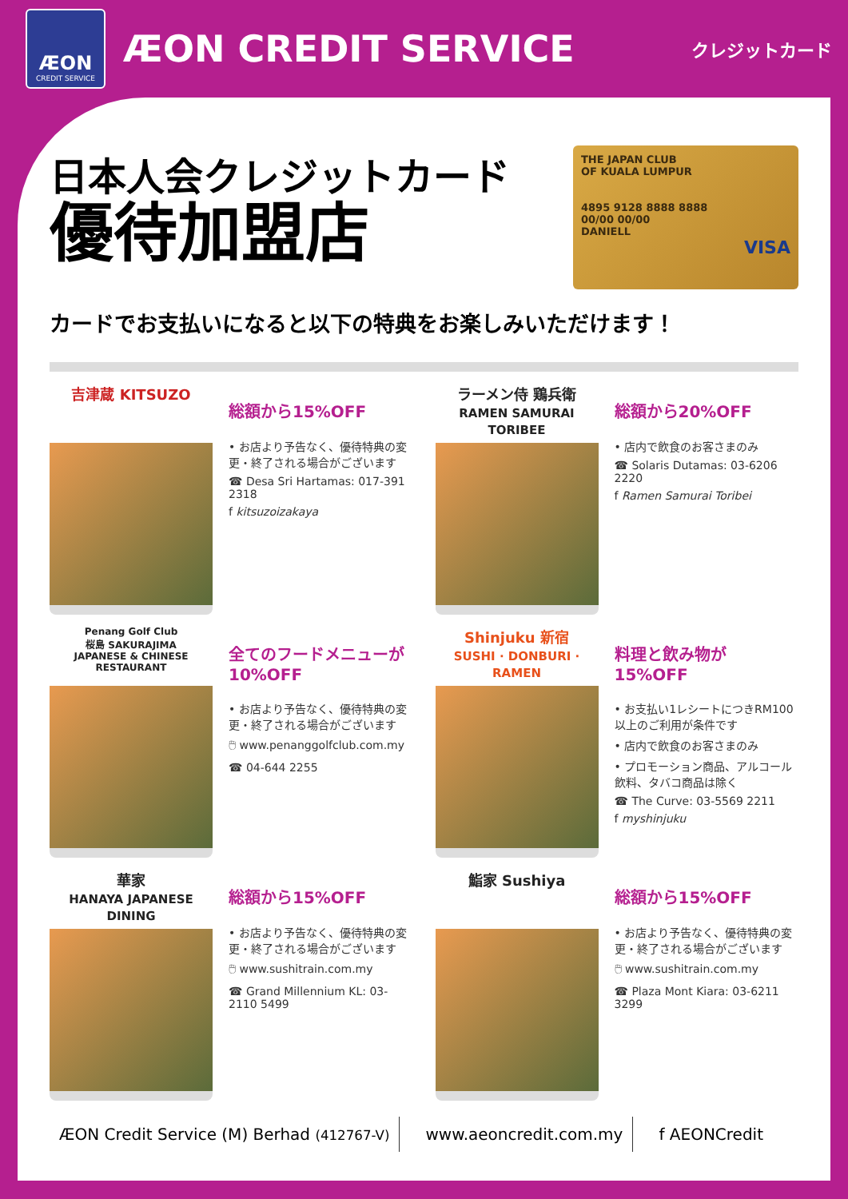ÆON
CREDIT SERVICE
ÆON CREDIT SERVICE
クレジットカード
日本人会クレジットカード
優待加盟店
THE JAPAN CLUB
OF KUALA LUMPUR
4895 9128 8888 8888
00/00 00/00
DANIELL
VISA
カードでお支払いになると以下の特典をお楽しみいただけます！
吉津蔵 KITSUZO
総額から15%OFF
• お店より予告なく、優待特典の変更・終了される場合がございます
☎ Desa Sri Hartamas: 017-391 2318
f kitsuzoizakaya
ラーメン侍 鶏兵衛
RAMEN SAMURAI TORIBEE
総額から20%OFF
• 店内で飲食のお客さまのみ
☎ Solaris Dutamas: 03-6206 2220
f Ramen Samurai Toribei
Penang Golf Club
桜島 SAKURAJIMA
JAPANESE & CHINESE RESTAURANT
全てのフードメニューが10%OFF
• お店より予告なく、優待特典の変更・終了される場合がございます
🖱 www.penanggolfclub.com.my
☎ 04-644 2255
Shinjuku 新宿
SUSHI · DONBURI · RAMEN
料理と飲み物が15%OFF
• お支払い1レシートにつきRM100以上のご利用が条件です
• 店内で飲食のお客さまのみ
• プロモーション商品、アルコール飲料、タバコ商品は除く
☎ The Curve: 03-5569 2211
f myshinjuku
華家
HANAYA JAPANESE DINING
総額から15%OFF
• お店より予告なく、優待特典の変更・終了される場合がございます
🖱 www.sushitrain.com.my
☎ Grand Millennium KL: 03-2110 5499
鮨家 Sushiya
総額から15%OFF
• お店より予告なく、優待特典の変更・終了される場合がございます
🖱 www.sushitrain.com.my
☎ Plaza Mont Kiara: 03-6211 3299
ÆON Credit Service (M) Berhad (412767-V)
www.aeoncredit.com.my f AEONCredit